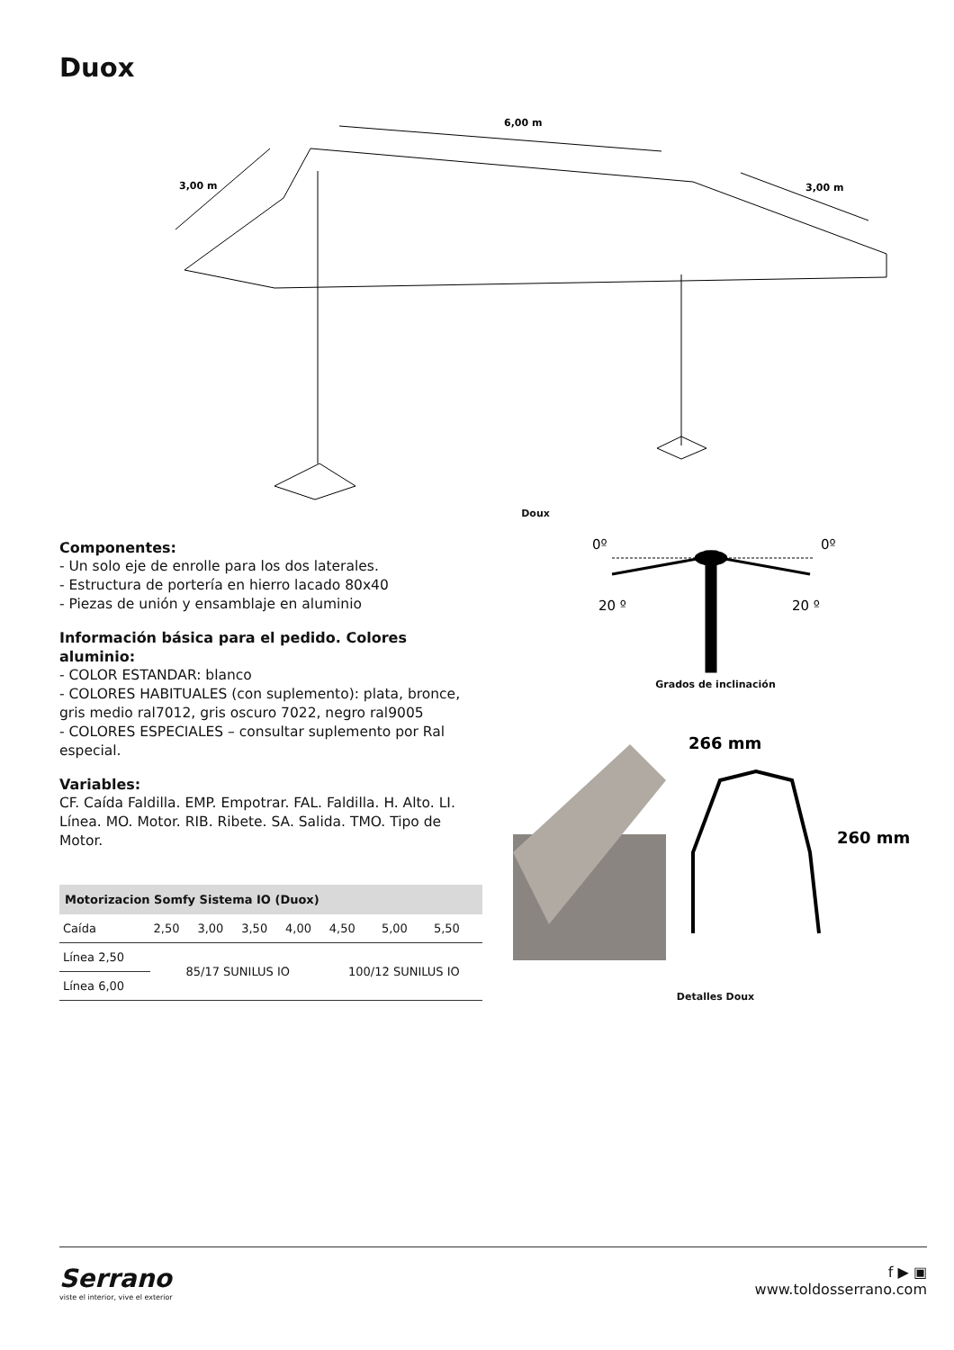Duox
6,00 m
3,00 m
3,00 m
Doux
Componentes:
- Un solo eje de enrolle para los dos laterales.
- Estructura de portería en hierro lacado 80x40
- Piezas de unión y ensamblaje en aluminio
Información básica para el pedido. Colores aluminio:
- COLOR ESTANDAR: blanco
- COLORES HABITUALES (con suplemento): plata, bronce, gris medio ral7012, gris oscuro 7022, negro ral9005
- COLORES ESPECIALES – consultar suplemento por Ral especial.
Variables:
CF. Caída Faldilla. EMP. Empotrar. FAL. Faldilla. H. Alto. LI. Línea. MO. Motor. RIB. Ribete. SA. Salida. TMO. Tipo de Motor.
| Motorizacion Somfy Sistema IO (Duox) | | | | | | | |
| --- | --- | --- | --- | --- | --- | --- | --- |
| Caída | 2,50 | 3,00 | 3,50 | 4,00 | 4,50 | 5,00 | 5,50 |
| Línea 2,50 | 85/17 SUNILUS IO | | | | 100/12 SUNILUS IO | | |
| Línea 6,00 | | | | | | | |
0º
0º
20 º
20 º
Grados de inclinación
266 mm
260 mm
Detalles Doux
Serrano
viste el interior, vive el exterior
f ▶ ▣
www.toldosserrano.com